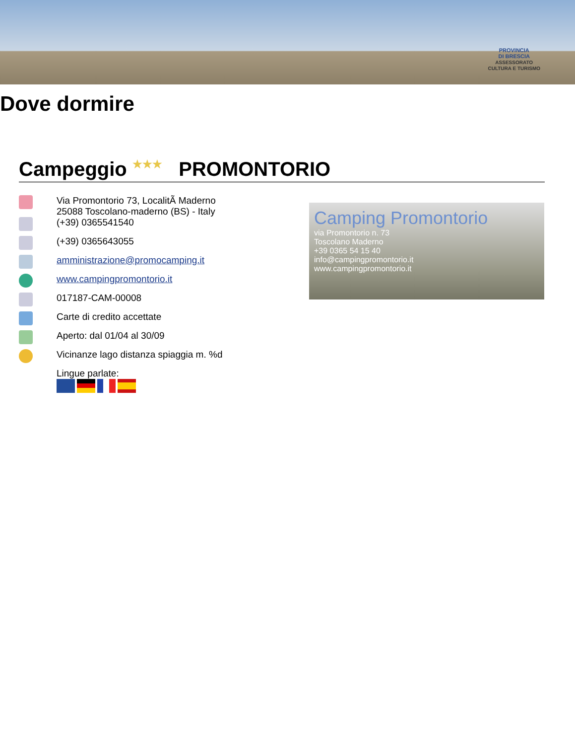PROVINCIA
DI BRESCIA
ASSESSORATO
CULTURA E TURISMO
Dove dormire
Campeggio ★★★ PROMONTORIO
Via Promontorio 73, LocalitÃ Maderno
25088 Toscolano-maderno (BS) - Italy
(+39) 0365541540
(+39) 0365643055
amministrazione@promocamping.it
www.campingpromontorio.it
017187-CAM-00008
Carte di credito accettate
Aperto: dal 01/04 al 30/09
Vicinanze lago distanza spiaggia m. %d
Lingue parlate:
Camping Promontorio
via Promontorio n. 73
Toscolano Maderno
+39 0365 54 15 40
info@campingpromontorio.it
www.campingpromontorio.it